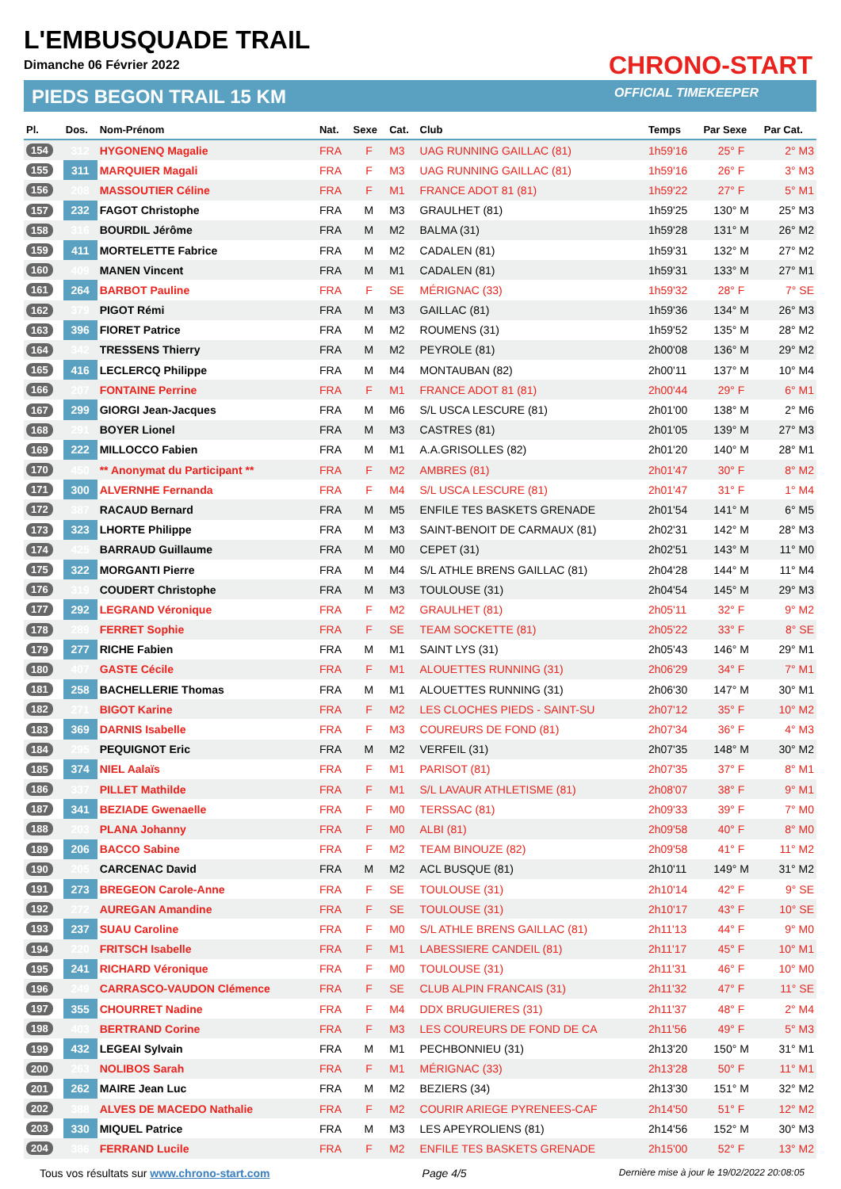L'EMBUSQUADE TRAIL
Dimanche 06 Février 2022
PIEDS BEGON TRAIL 15 KM
CHRONO-START
OFFICIAL TIMEKEEPER
| Pl. | Dos. | Nom-Prénom | Nat. | Sexe | Cat. | Club | Temps | Par Sexe | Par Cat. |
| --- | --- | --- | --- | --- | --- | --- | --- | --- | --- |
| 154 | 312 | HYGONENQ Magalie | FRA | F | M3 | UAG RUNNING GAILLAC (81) | 1h59'16 | 25° F | 2° M3 |
| 155 | 311 | MARQUIER Magali | FRA | F | M3 | UAG RUNNING GAILLAC (81) | 1h59'16 | 26° F | 3° M3 |
| 156 | 208 | MASSOUTIER Céline | FRA | F | M1 | FRANCE ADOT 81 (81) | 1h59'22 | 27° F | 5° M1 |
| 157 | 232 | FAGOT Christophe | FRA | M | M3 | GRAULHET (81) | 1h59'25 | 130° M | 25° M3 |
| 158 | 316 | BOURDIL Jérôme | FRA | M | M2 | BALMA (31) | 1h59'28 | 131° M | 26° M2 |
| 159 | 411 | MORTELETTE Fabrice | FRA | M | M2 | CADALEN (81) | 1h59'31 | 132° M | 27° M2 |
| 160 | 409 | MANEN Vincent | FRA | M | M1 | CADALEN (81) | 1h59'31 | 133° M | 27° M1 |
| 161 | 264 | BARBOT Pauline | FRA | F | SE | MÉRIGNAC (33) | 1h59'32 | 28° F | 7° SE |
| 162 | 379 | PIGOT Rémi | FRA | M | M3 | GAILLAC (81) | 1h59'36 | 134° M | 26° M3 |
| 163 | 396 | FIORET Patrice | FRA | M | M2 | ROUMENS (31) | 1h59'52 | 135° M | 28° M2 |
| 164 | 342 | TRESSENS Thierry | FRA | M | M2 | PEYROLE (81) | 2h00'08 | 136° M | 29° M2 |
| 165 | 416 | LECLERCQ Philippe | FRA | M | M4 | MONTAUBAN (82) | 2h00'11 | 137° M | 10° M4 |
| 166 | 207 | FONTAINE Perrine | FRA | F | M1 | FRANCE ADOT 81 (81) | 2h00'44 | 29° F | 6° M1 |
| 167 | 299 | GIORGI Jean-Jacques | FRA | M | M6 | S/L USCA LESCURE (81) | 2h01'00 | 138° M | 2° M6 |
| 168 | 291 | BOYER Lionel | FRA | M | M3 | CASTRES (81) | 2h01'05 | 139° M | 27° M3 |
| 169 | 222 | MILLOCCO Fabien | FRA | M | M1 | A.A.GRISOLLES (82) | 2h01'20 | 140° M | 28° M1 |
| 170 | 450 | ** Anonymat du Participant ** | FRA | F | M2 | AMBRES (81) | 2h01'47 | 30° F | 8° M2 |
| 171 | 300 | ALVERNHE Fernanda | FRA | F | M4 | S/L USCA LESCURE (81) | 2h01'47 | 31° F | 1° M4 |
| 172 | 387 | RACAUD Bernard | FRA | M | M5 | ENFILE TES BASKETS GRENADE | 2h01'54 | 141° M | 6° M5 |
| 173 | 323 | LHORTE Philippe | FRA | M | M3 | SAINT-BENOIT DE CARMAUX (81) | 2h02'31 | 142° M | 28° M3 |
| 174 | 425 | BARRAUD Guillaume | FRA | M | M0 | CEPET (31) | 2h02'51 | 143° M | 11° M0 |
| 175 | 322 | MORGANTI Pierre | FRA | M | M4 | S/L ATHLE BRENS GAILLAC (81) | 2h04'28 | 144° M | 11° M4 |
| 176 | 319 | COUDERT Christophe | FRA | M | M3 | TOULOUSE (31) | 2h04'54 | 145° M | 29° M3 |
| 177 | 292 | LEGRAND Véronique | FRA | F | M2 | GRAULHET (81) | 2h05'11 | 32° F | 9° M2 |
| 178 | 289 | FERRET Sophie | FRA | F | SE | TEAM SOCKETTE (81) | 2h05'22 | 33° F | 8° SE |
| 179 | 277 | RICHE Fabien | FRA | M | M1 | SAINT LYS (31) | 2h05'43 | 146° M | 29° M1 |
| 180 | 407 | GASTE Cécile | FRA | F | M1 | ALOUETTES RUNNING (31) | 2h06'29 | 34° F | 7° M1 |
| 181 | 258 | BACHELLERIE Thomas | FRA | M | M1 | ALOUETTES RUNNING (31) | 2h06'30 | 147° M | 30° M1 |
| 182 | 271 | BIGOT Karine | FRA | F | M2 | LES CLOCHES PIEDS - SAINT-SU | 2h07'12 | 35° F | 10° M2 |
| 183 | 369 | DARNIS Isabelle | FRA | F | M3 | COUREURS DE FOND (81) | 2h07'34 | 36° F | 4° M3 |
| 184 | 295 | PEQUIGNOT Eric | FRA | M | M2 | VERFEIL (31) | 2h07'35 | 148° M | 30° M2 |
| 185 | 374 | NIEL Aalaïs | FRA | F | M1 | PARISOT (81) | 2h07'35 | 37° F | 8° M1 |
| 186 | 337 | PILLET Mathilde | FRA | F | M1 | S/L LAVAUR ATHLETISME (81) | 2h08'07 | 38° F | 9° M1 |
| 187 | 341 | BEZIADE Gwenaelle | FRA | F | M0 | TERSSAC (81) | 2h09'33 | 39° F | 7° M0 |
| 188 | 203 | PLANA Johanny | FRA | F | M0 | ALBI (81) | 2h09'58 | 40° F | 8° M0 |
| 189 | 206 | BACCO Sabine | FRA | F | M2 | TEAM BINOUZE (82) | 2h09'58 | 41° F | 11° M2 |
| 190 | 205 | CARCENAC David | FRA | M | M2 | ACL BUSQUE (81) | 2h10'11 | 149° M | 31° M2 |
| 191 | 273 | BREGEON Carole-Anne | FRA | F | SE | TOULOUSE (31) | 2h10'14 | 42° F | 9° SE |
| 192 | 272 | AUREGAN Amandine | FRA | F | SE | TOULOUSE (31) | 2h10'17 | 43° F | 10° SE |
| 193 | 237 | SUAU Caroline | FRA | F | M0 | S/L ATHLE BRENS GAILLAC (81) | 2h11'13 | 44° F | 9° M0 |
| 194 | 220 | FRITSCH Isabelle | FRA | F | M1 | LABESSIERE CANDEIL (81) | 2h11'17 | 45° F | 10° M1 |
| 195 | 241 | RICHARD Véronique | FRA | F | M0 | TOULOUSE (31) | 2h11'31 | 46° F | 10° M0 |
| 196 | 249 | CARRASCO-VAUDON Clémence | FRA | F | SE | CLUB ALPIN FRANCAIS (31) | 2h11'32 | 47° F | 11° SE |
| 197 | 355 | CHOURRET Nadine | FRA | F | M4 | DDX BRUGUIERES (31) | 2h11'37 | 48° F | 2° M4 |
| 198 | 403 | BERTRAND Corine | FRA | F | M3 | LES COUREURS DE FOND DE CA | 2h11'56 | 49° F | 5° M3 |
| 199 | 432 | LEGEAI Sylvain | FRA | M | M1 | PECHBONNIEU (31) | 2h13'20 | 150° M | 31° M1 |
| 200 | 263 | NOLIBOS Sarah | FRA | F | M1 | MÉRIGNAC (33) | 2h13'28 | 50° F | 11° M1 |
| 201 | 262 | MAIRE Jean Luc | FRA | M | M2 | BEZIERS (34) | 2h13'30 | 151° M | 32° M2 |
| 202 | 388 | ALVES DE MACEDO Nathalie | FRA | F | M2 | COURIR ARIEGE PYRENEES-CAF | 2h14'50 | 51° F | 12° M2 |
| 203 | 330 | MIQUEL Patrice | FRA | M | M3 | LES APEYROLIENS (81) | 2h14'56 | 152° M | 30° M3 |
| 204 | 386 | FERRAND Lucile | FRA | F | M2 | ENFILE TES BASKETS GRENADE | 2h15'00 | 52° F | 13° M2 |
Tous vos résultats sur www.chrono-start.com Page 4/5 Dernière mise à jour le 19/02/2022 20:08:05